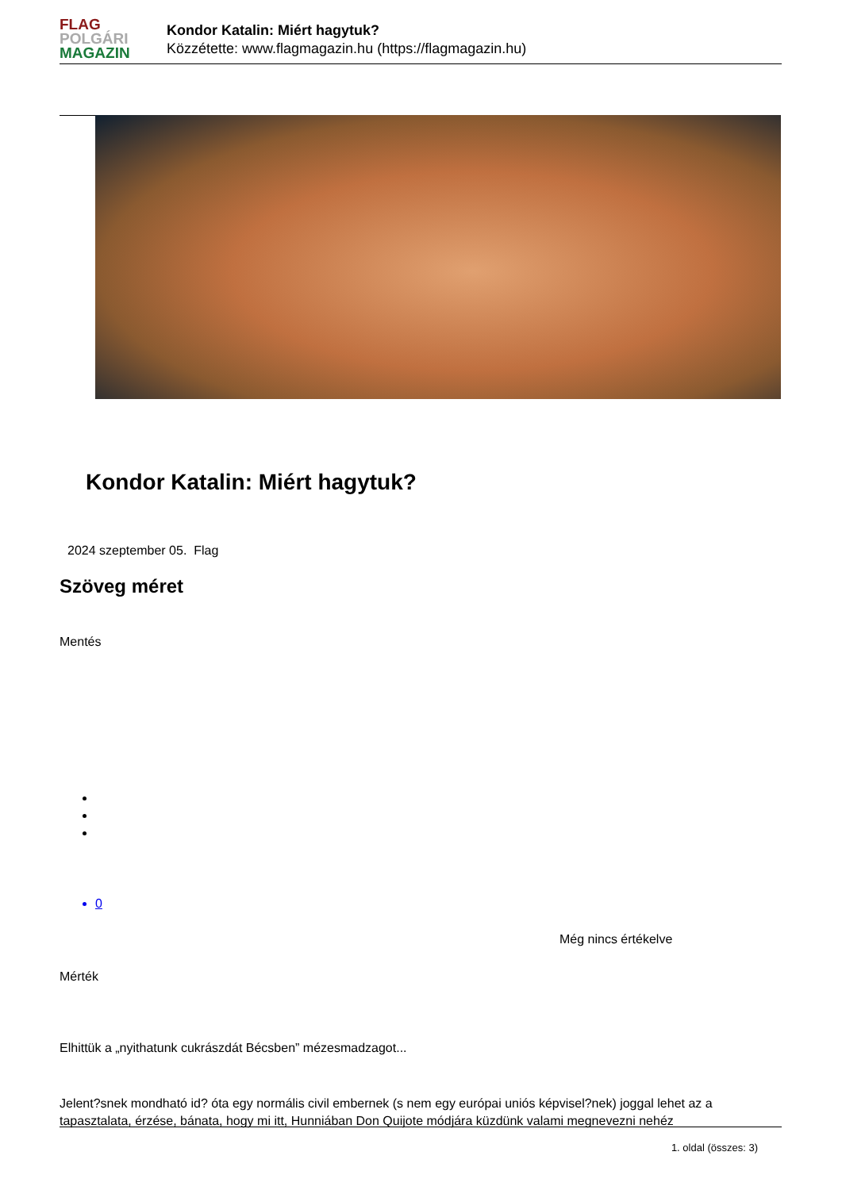FLAG
POLGÁRI
MAGAZIN
Kondor Katalin: Miért hagytuk?
Közzétette: www.flagmagazin.hu (https://flagmagazin.hu)
Kondor Katalin: Miért hagytuk?
2024 szeptember 05. Flag
Szöveg méret
Mentés
0
Még nincs értékelve
Mérték
Elhittük a „nyithatunk cukrászdát Bécsben” mézesmadzagot...
Jelent?snek mondható id? óta egy normális civil embernek (s nem egy európai uniós képvisel?nek) joggal lehet az a tapasztalata, érzése, bánata, hogy mi itt, Hunniában Don Quijote módjára küzdünk valami megnevezni nehéz
1. oldal (összes: 3)